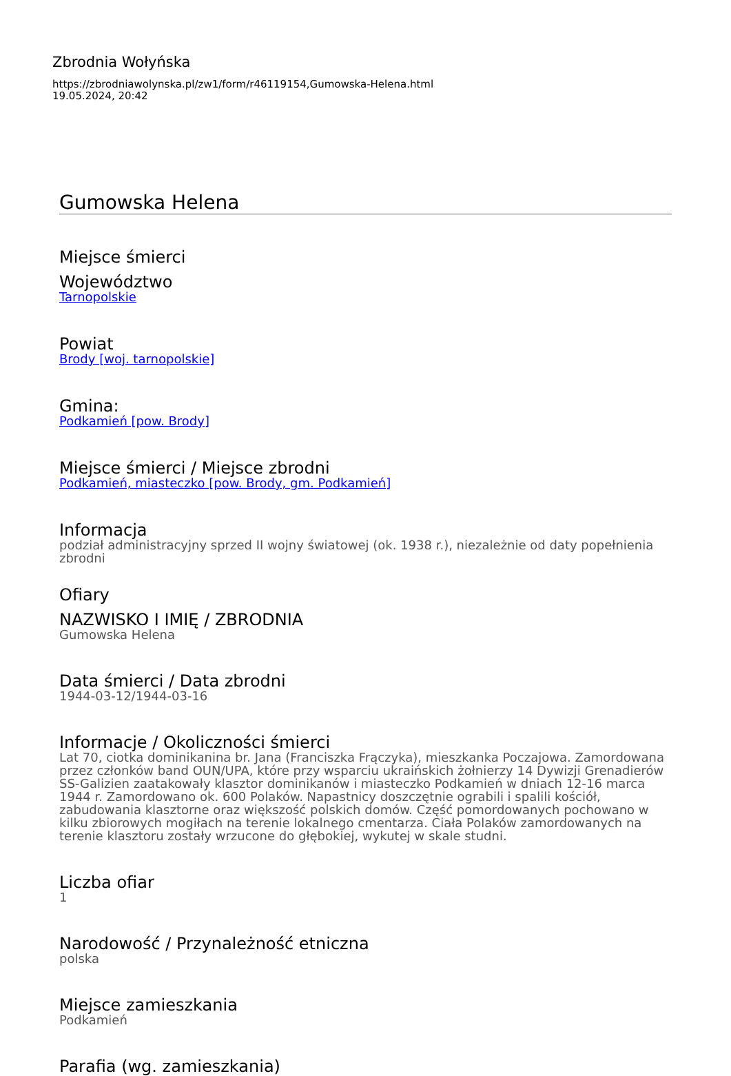Zbrodnia Wołyńska
https://zbrodniawolynska.pl/zw1/form/r46119154,Gumowska-Helena.html
19.05.2024, 20:42
Gumowska Helena
Miejsce śmierci
Województwo
Tarnopolskie
Powiat
Brody [woj. tarnopolskie]
Gmina:
Podkamień [pow. Brody]
Miejsce śmierci / Miejsce zbrodni
Podkamień, miasteczko [pow. Brody, gm. Podkamień]
Informacja
podział administracyjny sprzed II wojny światowej (ok. 1938 r.), niezależnie od daty popełnienia zbrodni
Ofiary
NAZWISKO I IMIĘ / ZBRODNIA
Gumowska Helena
Data śmierci / Data zbrodni
1944-03-12/1944-03-16
Informacje / Okoliczności śmierci
Lat 70, ciotka dominikanina br. Jana (Franciszka Frączyka), mieszkanka Poczajowa. Zamordowana przez członków band OUN/UPA, które przy wsparciu ukraińskich żołnierzy 14 Dywizji Grenadierów SS-Galizien zaatakowały klasztor dominikanów i miasteczko Podkamień w dniach 12-16 marca 1944 r. Zamordowano ok. 600 Polaków. Napastnicy doszczętnie ograbili i spalili kościół, zabudowania klasztorne oraz większość polskich domów. Część pomordowanych pochowano w kilku zbiorowych mogiłach na terenie lokalnego cmentarza. Ciała Polaków zamordowanych na terenie klasztoru zostały wrzucone do głębokiej, wykutej w skale studni.
Liczba ofiar
1
Narodowość / Przynależność etniczna
polska
Miejsce zamieszkania
Podkamień
Parafia (wg. zamieszkania)